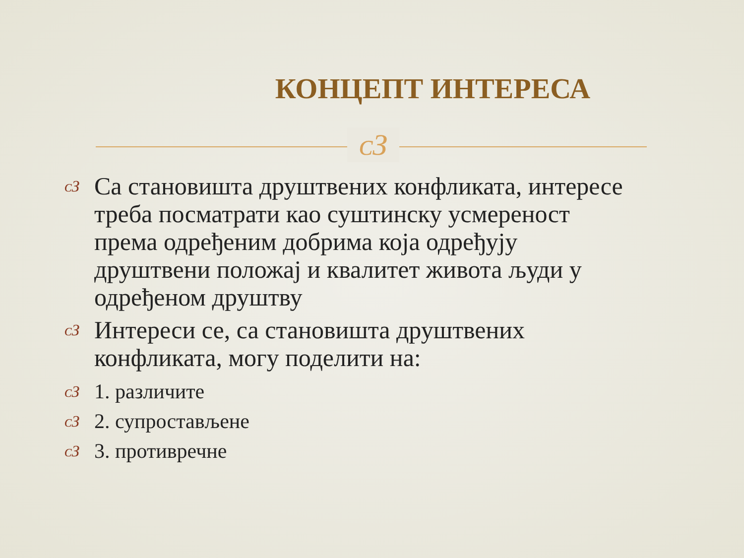КОНЦЕПТ ИНТЕРЕСА
ᴄЗ
ᴄЗ Са становишта друштвених конфликата, интересе треба посматрати као суштинску усмереност према одређеним добрима која одређују друштвени положај и квалитет живота људи у одређеном друштву
ᴄЗ Интереси се, са становишта друштвених конфликата, могу поделити на:
ᴄЗ 1. различите
ᴄЗ 2. супростављене
ᴄЗ 3. противречне